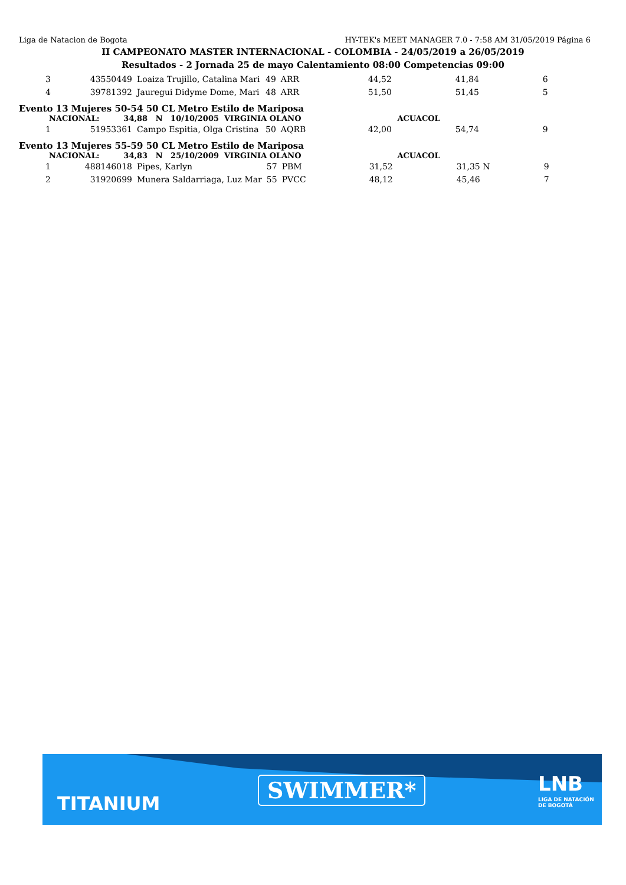Liga de Natacion de Bogota HY-TEK's MEET MANAGER 7.0 - 7:58 AM 31/05/2019 Página 6
II CAMPEONATO MASTER INTERNACIONAL - COLOMBIA - 24/05/2019 a 26/05/2019
Resultados - 2 Jornada 25 de mayo Calentamiento 08:00 Competencias 09:00
| 3 | 43550449 | Loaiza Trujillo, Catalina Mari | 49 | ARR | 44,52 | 41,84 | 6 |
| 4 | 39781392 | Jauregui Didyme Dome, Mari | 48 | ARR | 51,50 | 51,45 | 5 |
Evento 13 Mujeres 50-54 50 CL Metro Estilo de Mariposa
NACIONAL: 34,88 N 10/10/2005 VIRGINIA OLANO ACUACOL
| 1 | 51953361 | Campo Espitia, Olga Cristina | 50 | AQRB | 42,00 | 54,74 | 9 |
Evento 13 Mujeres 55-59 50 CL Metro Estilo de Mariposa
NACIONAL: 34,83 N 25/10/2009 VIRGINIA OLANO ACUACOL
| 1 | 488146018 | Pipes, Karlyn | 57 | PBM | 31,52 | 31,35 N | 9 |
| 2 | 31920699 | Munera Saldarriaga, Luz Mar | 55 | PVCC | 48,12 | 45,46 | 7 |
TITANIUM
SWIMMER* LNB
LIGA DE NATACIÓN
DE BOGOTÁ